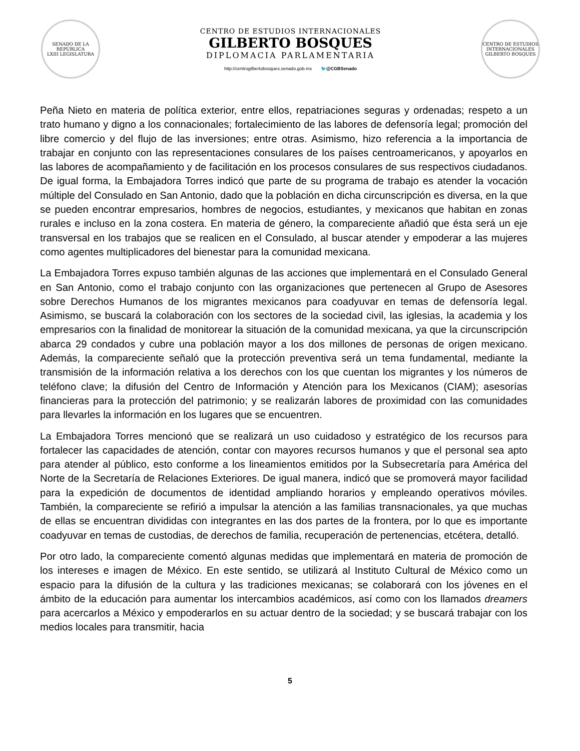SENADO DE LA REPÚBLICA
LXIII LEGISLATURA
CENTRO DE ESTUDIOS INTERNACIONALES
GILBERTO BOSQUES
DIPLOMACIA PARLAMENTARIA
http://centrogilbertobosques.senado.gob.mx 🐦@CGBSenado
CENTRO DE ESTUDIOS INTERNACIONALES
GILBERTO BOSQUES
Peña Nieto en materia de política exterior, entre ellos, repatriaciones seguras y ordenadas; respeto a un trato humano y digno a los connacionales; fortalecimiento de las labores de defensoría legal; promoción del libre comercio y del flujo de las inversiones; entre otras. Asimismo, hizo referencia a la importancia de trabajar en conjunto con las representaciones consulares de los países centroamericanos, y apoyarlos en las labores de acompañamiento y de facilitación en los procesos consulares de sus respectivos ciudadanos. De igual forma, la Embajadora Torres indicó que parte de su programa de trabajo es atender la vocación múltiple del Consulado en San Antonio, dado que la población en dicha circunscripción es diversa, en la que se pueden encontrar empresarios, hombres de negocios, estudiantes, y mexicanos que habitan en zonas rurales e incluso en la zona costera. En materia de género, la compareciente añadió que ésta será un eje transversal en los trabajos que se realicen en el Consulado, al buscar atender y empoderar a las mujeres como agentes multiplicadores del bienestar para la comunidad mexicana.
La Embajadora Torres expuso también algunas de las acciones que implementará en el Consulado General en San Antonio, como el trabajo conjunto con las organizaciones que pertenecen al Grupo de Asesores sobre Derechos Humanos de los migrantes mexicanos para coadyuvar en temas de defensoría legal. Asimismo, se buscará la colaboración con los sectores de la sociedad civil, las iglesias, la academia y los empresarios con la finalidad de monitorear la situación de la comunidad mexicana, ya que la circunscripción abarca 29 condados y cubre una población mayor a los dos millones de personas de origen mexicano. Además, la compareciente señaló que la protección preventiva será un tema fundamental, mediante la transmisión de la información relativa a los derechos con los que cuentan los migrantes y los números de teléfono clave; la difusión del Centro de Información y Atención para los Mexicanos (CIAM); asesorías financieras para la protección del patrimonio; y se realizarán labores de proximidad con las comunidades para llevarles la información en los lugares que se encuentren.
La Embajadora Torres mencionó que se realizará un uso cuidadoso y estratégico de los recursos para fortalecer las capacidades de atención, contar con mayores recursos humanos y que el personal sea apto para atender al público, esto conforme a los lineamientos emitidos por la Subsecretaría para América del Norte de la Secretaría de Relaciones Exteriores. De igual manera, indicó que se promoverá mayor facilidad para la expedición de documentos de identidad ampliando horarios y empleando operativos móviles. También, la compareciente se refirió a impulsar la atención a las familias transnacionales, ya que muchas de ellas se encuentran divididas con integrantes en las dos partes de la frontera, por lo que es importante coadyuvar en temas de custodias, de derechos de familia, recuperación de pertenencias, etcétera, detalló.
Por otro lado, la compareciente comentó algunas medidas que implementará en materia de promoción de los intereses e imagen de México. En este sentido, se utilizará al Instituto Cultural de México como un espacio para la difusión de la cultura y las tradiciones mexicanas; se colaborará con los jóvenes en el ámbito de la educación para aumentar los intercambios académicos, así como con los llamados dreamers para acercarlos a México y empoderarlos en su actuar dentro de la sociedad; y se buscará trabajar con los medios locales para transmitir, hacia
5